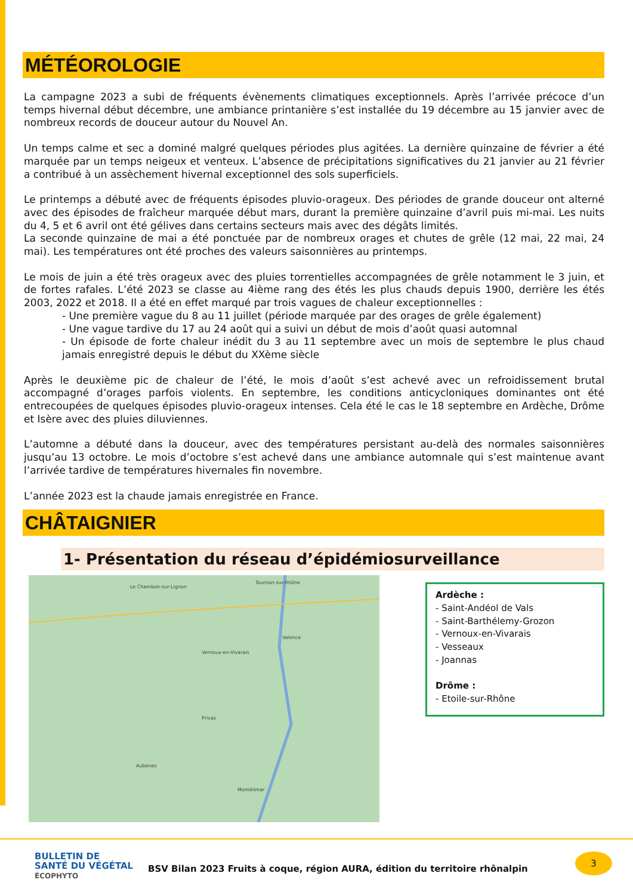MÉTÉOROLOGIE
La campagne 2023 a subi de fréquents évènements climatiques exceptionnels. Après l’arrivée précoce d’un temps hivernal début décembre, une ambiance printanière s’est installée du 19 décembre au 15 janvier avec de nombreux records de douceur autour du Nouvel An.
Un temps calme et sec a dominé malgré quelques périodes plus agitées. La dernière quinzaine de février a été marquée par un temps neigeux et venteux. L’absence de précipitations significatives du 21 janvier au 21 février a contribué à un assèchement hivernal exceptionnel des sols superficiels.
Le printemps a débuté avec de fréquents épisodes pluvio-orageux. Des périodes de grande douceur ont alterné avec des épisodes de fraîcheur marquée début mars, durant la première quinzaine d’avril puis mi-mai. Les nuits du 4, 5 et 6 avril ont été gélives dans certains secteurs mais avec des dégâts limités.
La seconde quinzaine de mai a été ponctuée par de nombreux orages et chutes de grêle (12 mai, 22 mai, 24 mai). Les températures ont été proches des valeurs saisonnières au printemps.
Le mois de juin a été très orageux avec des pluies torrentielles accompagnées de grêle notamment le 3 juin, et de fortes rafales. L’été 2023 se classe au 4ième rang des étés les plus chauds depuis 1900, derrière les étés 2003, 2022 et 2018. Il a été en effet marqué par trois vagues de chaleur exceptionnelles :
- Une première vague du 8 au 11 juillet (période marquée par des orages de grêle également)
- Une vague tardive du 17 au 24 août qui a suivi un début de mois d’août quasi automnal
- Un épisode de forte chaleur inédit du 3 au 11 septembre avec un mois de septembre le plus chaud jamais enregistré depuis le début du XXème siècle
Après le deuxième pic de chaleur de l’été, le mois d’août s’est achevé avec un refroidissement brutal accompagné d’orages parfois violents. En septembre, les conditions anticycloniques dominantes ont été entrecoupées de quelques épisodes pluvio-orageux intenses. Cela été le cas le 18 septembre en Ardèche, Drôme et Isère avec des pluies diluviennes.
L’automne a débuté dans la douceur, avec des températures persistant au-delà des normales saisonnières jusqu’au 13 octobre. Le mois d’octobre s’est achevé dans une ambiance automnale qui s’est maintenue avant l’arrivée tardive de températures hivernales fin novembre.
L’année 2023 est la chaude jamais enregistrée en France.
CHÂTAIGNIER
1- Présentation du réseau d’épidémiosurveillance
Le Chambon-sur-Lignon
Tournon-sur-Rhône
Valence
Vernoux-en-Vivarais
Privas
Aubenas
Montélimar
Ardèche :
- Saint-Andéol de Vals
- Saint-Barthélemy-Grozon
- Vernoux-en-Vivarais
- Vesseaux
- Joannas
Drôme :
- Etoile-sur-Rhône
BULLETIN DE
SANTÉ DU VÉGÉTAL
ÉCOPHYTO
BSV Bilan 2023 Fruits à coque, région AURA, édition du territoire rhônalpin
3